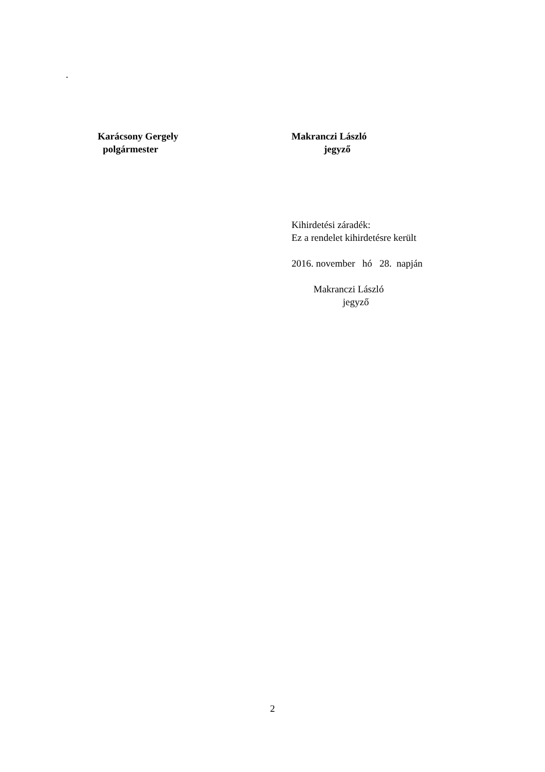.
Karácsony Gergely Makranczi László
polgármester jegyző
Kihirdetési záradék: Ez a rendelet kihirdetésre került 2016. november hó 28. napján Makranczi László jegyző
2